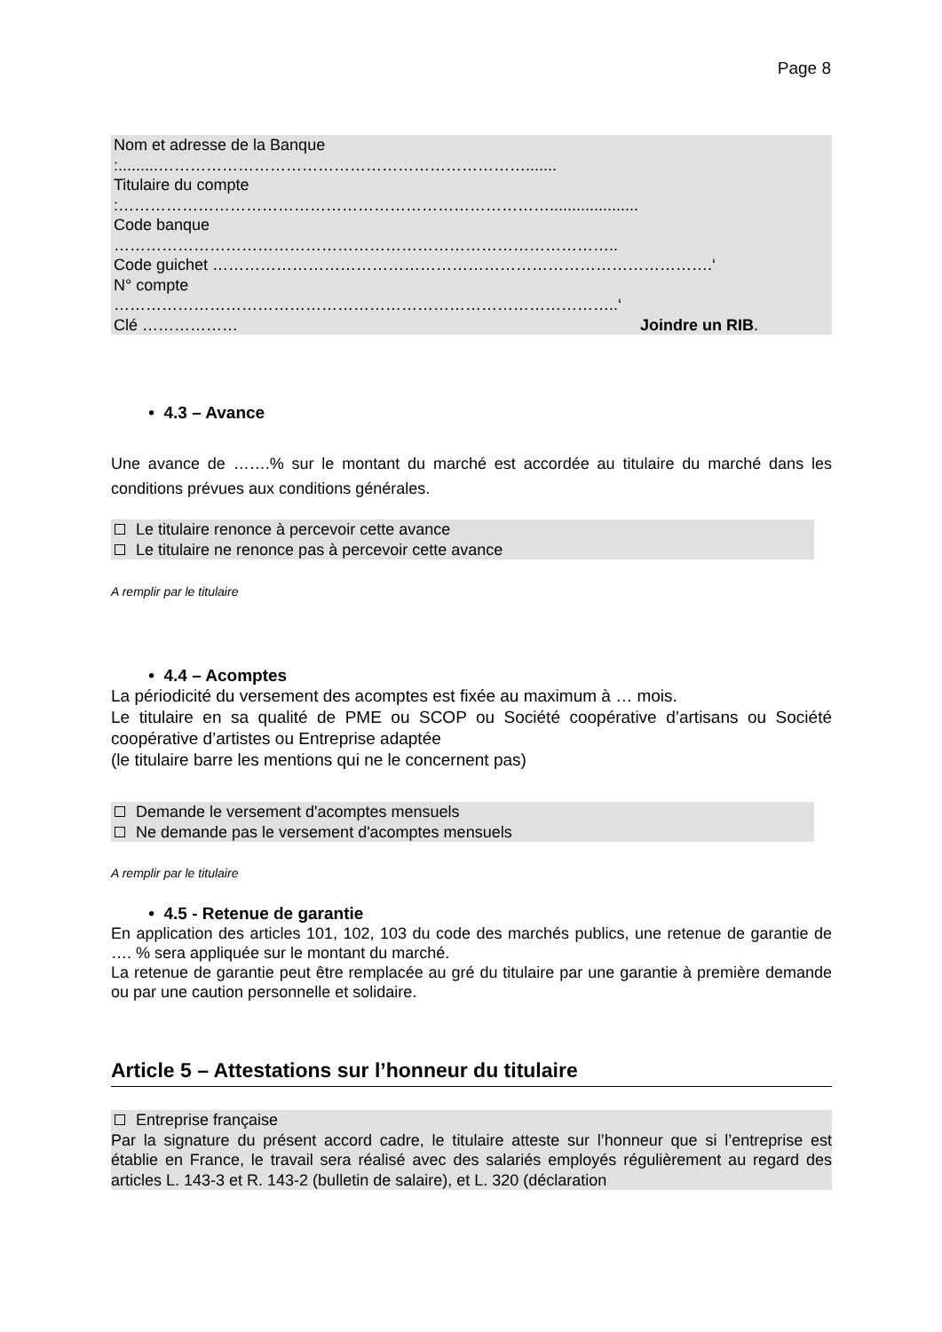Page 8
Nom et adresse de la Banque
:.........…………………………………………………………….......
Titulaire du compte
:………………………………………………………………………....................
Code banque
…………………………………………………………………………………..
Code guichet ………………………………………………………………………………….‘
N° compte
…………………………………………………………………………………..‘
Clé ……………… Joindre un RIB.
• 4.3 – Avance
Une avance de …….% sur le montant du marché est accordée au titulaire du marché dans les conditions prévues aux conditions générales.
Le titulaire renonce à percevoir cette avance
Le titulaire ne renonce pas à percevoir cette avance
A remplir par le titulaire
• 4.4 – Acomptes
La périodicité du versement des acomptes est fixée au maximum à … mois.
Le titulaire en sa qualité de PME ou SCOP ou Société coopérative d’artisans ou Société coopérative d’artistes ou Entreprise adaptée
(le titulaire barre les mentions qui ne le concernent pas)
Demande le versement d'acomptes mensuels
Ne demande pas le versement d'acomptes mensuels
A remplir par le titulaire
• 4.5 - Retenue de garantie
En application des articles 101, 102, 103 du code des marchés publics, une retenue de garantie de …. % sera appliquée sur le montant du marché.
La retenue de garantie peut être remplacée au gré du titulaire par une garantie à première demande ou par une caution personnelle et solidaire.
Article 5 – Attestations sur l’honneur du titulaire
Entreprise française
Par la signature du présent accord cadre, le titulaire atteste sur l’honneur que si l’entreprise est établie en France, le travail sera réalisé avec des salariés employés régulièrement au regard des articles L. 143-3 et R. 143-2 (bulletin de salaire), et L. 320 (déclaration